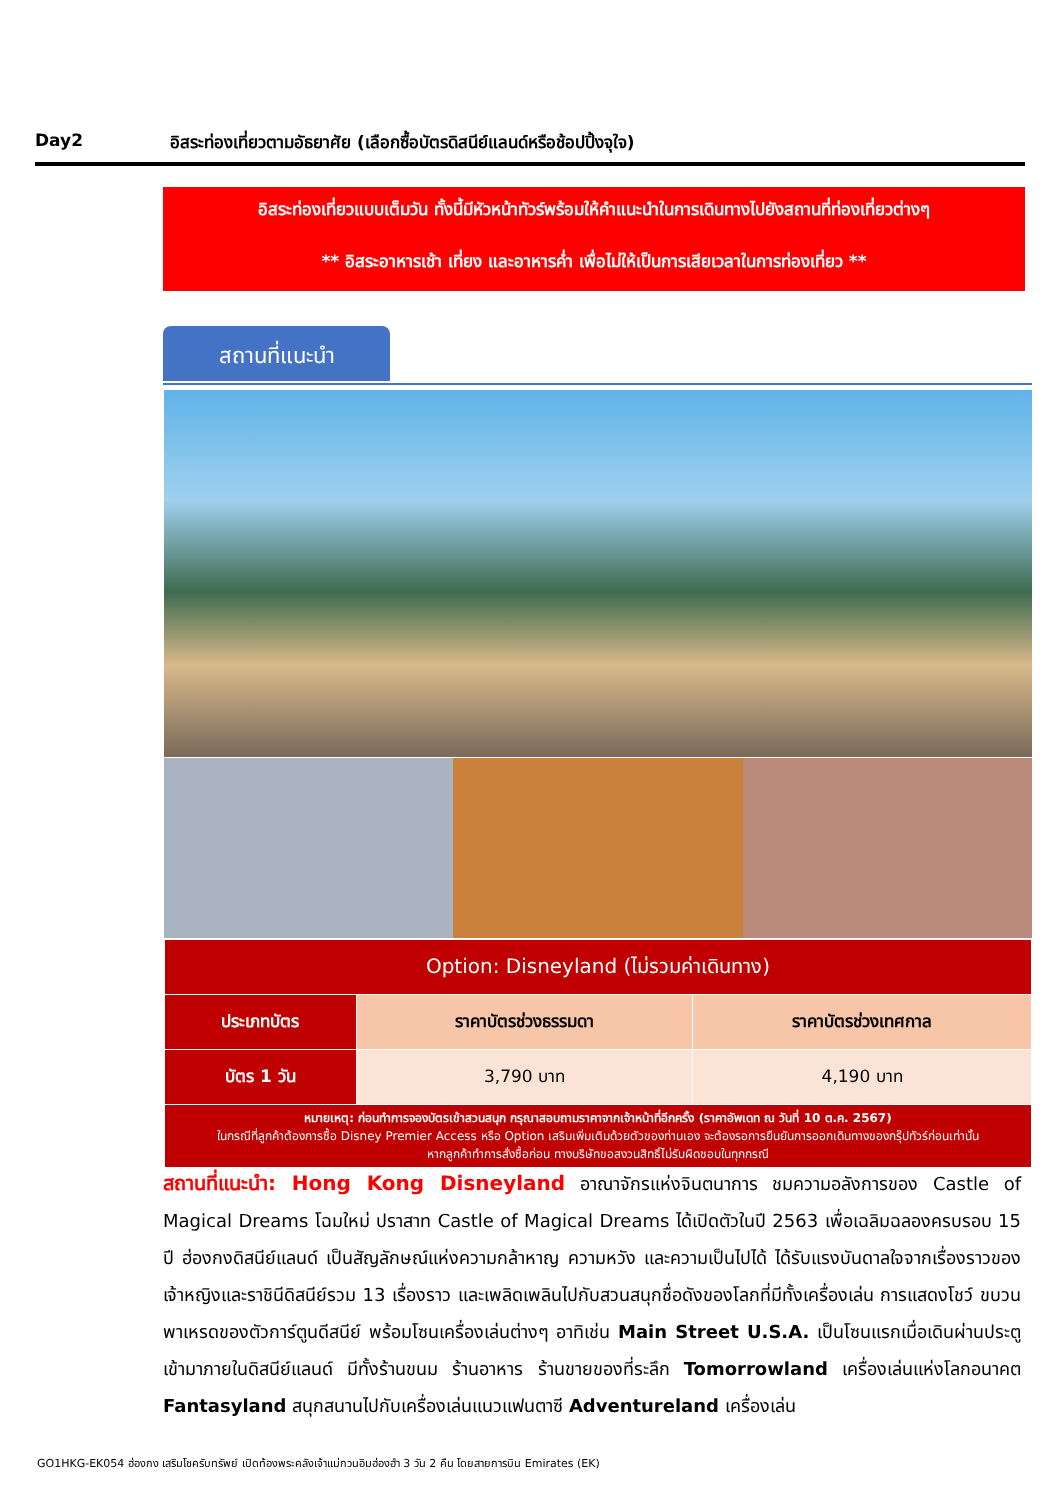Day2 อิสระท่องเที่ยวตามอัธยาศัย (เลือกซื้อบัตรดิสนีย์แลนด์หรือช้อปปิ้งจุใจ)
อิสระท่องเที่ยวแบบเต็มวัน ทั้งนี้มีหัวหน้าทัวร์พร้อมให้คำแนะนำในการเดินทางไปยังสถานที่ท่องเที่ยวต่างๆ
** อิสระอาหารเช้า เที่ยง และอาหารค่ำ เพื่อไม่ให้เป็นการเสียเวลาในการท่องเที่ยว **
สถานที่แนะนำ
| Option: Disneyland (ไม่รวมค่าเดินทาง) | | |
| --- | --- | --- |
| ประเภทบัตร | ราคาบัตรช่วงธรรมดา | ราคาบัตรช่วงเทศกาล |
| บัตร 1 วัน | 3,790 บาท | 4,190 บาท |
| หมายเหตุ: ก่อนทำการจองบัตรเข้าสวนสนุก กรุณาสอบถามราคาจากเจ้าหน้าที่อีกครั้ง (ราคาอัพเดท ณ วันที่ 10 ต.ค. 2567) ในกรณีที่ลูกค้าต้องการซื้อ Disney Premier Access หรือ Option เสริมเพิ่มเติมด้วยตัวของท่านเอง จะต้องรอการยืนยันการออกเดินทางของกรุ๊ปทัวร์ก่อนเท่านั้น หากลูกค้าทำการสั่งซื้อก่อน ทางบริษัทขอสงวนสิทธิ์ไม่รับผิดชอบในทุกกรณี | | |
สถานที่แนะนำ: Hong Kong Disneyland อาณาจักรแห่งจินตนาการ ชมความอลังการของ Castle of Magical Dreams โฉมใหม่ ปราสาท Castle of Magical Dreams ได้เปิดตัวในปี 2563 เพื่อเฉลิมฉลองครบรอบ 15 ปี ฮ่องกงดิสนีย์แลนด์ เป็นสัญลักษณ์แห่งความกล้าหาญ ความหวัง และความเป็นไปได้ ได้รับแรงบันดาลใจจากเรื่องราวของเจ้าหญิงและราชินีดิสนีย์รวม 13 เรื่องราว และเพลิดเพลินไปกับสวนสนุกชื่อดังของโลกที่มีทั้งเครื่องเล่น การแสดงโชว์ ขบวนพาเหรดของตัวการ์ตูนดีสนีย์ พร้อมโซนเครื่องเล่นต่างๆ อาทิเช่น Main Street U.S.A. เป็นโซนแรกเมื่อเดินผ่านประตูเข้ามาภายในดิสนีย์แลนด์ มีทั้งร้านขนม ร้านอาหาร ร้านขายของที่ระลึก Tomorrowland เครื่องเล่นแห่งโลกอนาคต Fantasyland สนุกสนานไปกับเครื่องเล่นแนวแฟนตาซี Adventureland เครื่องเล่น
GO1HKG-EK054 ฮ่องกง เสริมโชครับทรัพย์ เปิดท้องพระคลังเจ้าแม่กวนอิมฮ่องฮำ 3 วัน 2 คืน โดยสายการบิน Emirates (EK)